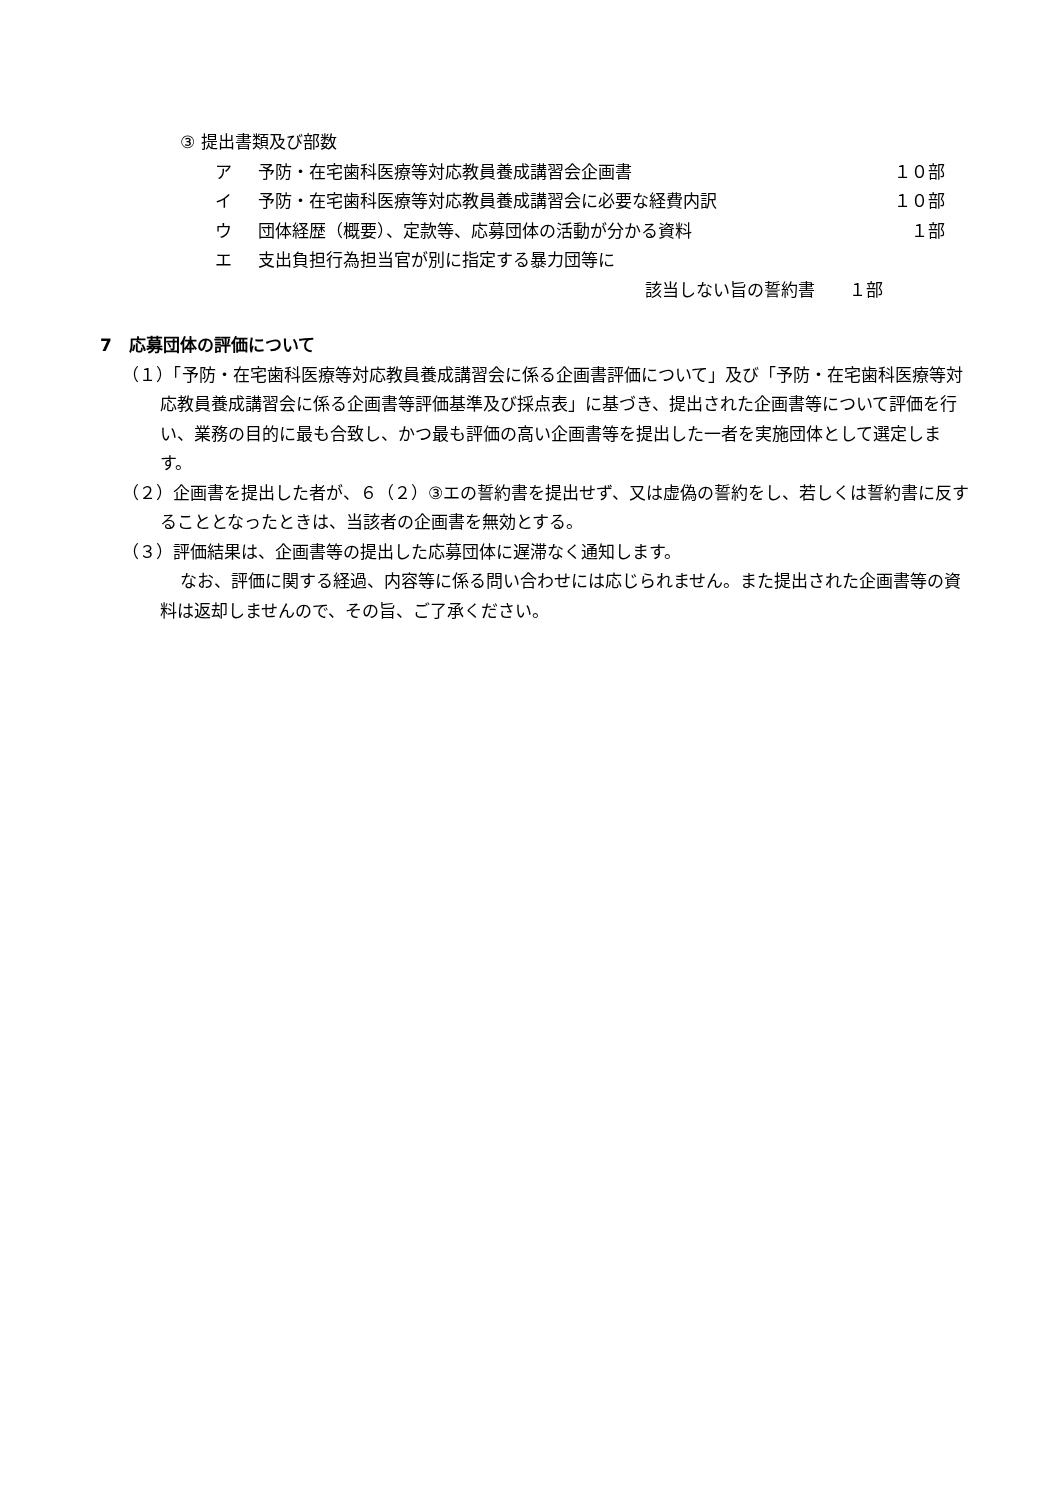③ 提出書類及び部数
ア 予防・在宅歯科医療等対応教員養成講習会企画書 １０部
イ 予防・在宅歯科医療等対応教員養成講習会に必要な経費内訳 １０部
ウ 団体経歴（概要）、定款等、応募団体の活動が分かる資料 １部
エ 支出負担行為担当官が別に指定する暴力団等に
該当しない旨の誓約書　　１部
7　応募団体の評価について
（１）「予防・在宅歯科医療等対応教員養成講習会に係る企画書評価について」及び「予防・在宅歯科医療等対応教員養成講習会に係る企画書等評価基準及び採点表」に基づき、提出された企画書等について評価を行い、業務の目的に最も合致し、かつ最も評価の高い企画書等を提出した一者を実施団体として選定します。
（２）企画書を提出した者が、６（２）③エの誓約書を提出せず、又は虚偽の誓約をし、若しくは誓約書に反することとなったときは、当該者の企画書を無効とする。
（３）評価結果は、企画書等の提出した応募団体に遅滞なく通知します。
なお、評価に関する経過、内容等に係る問い合わせには応じられません。また提出された企画書等の資料は返却しませんので、その旨、ご了承ください。